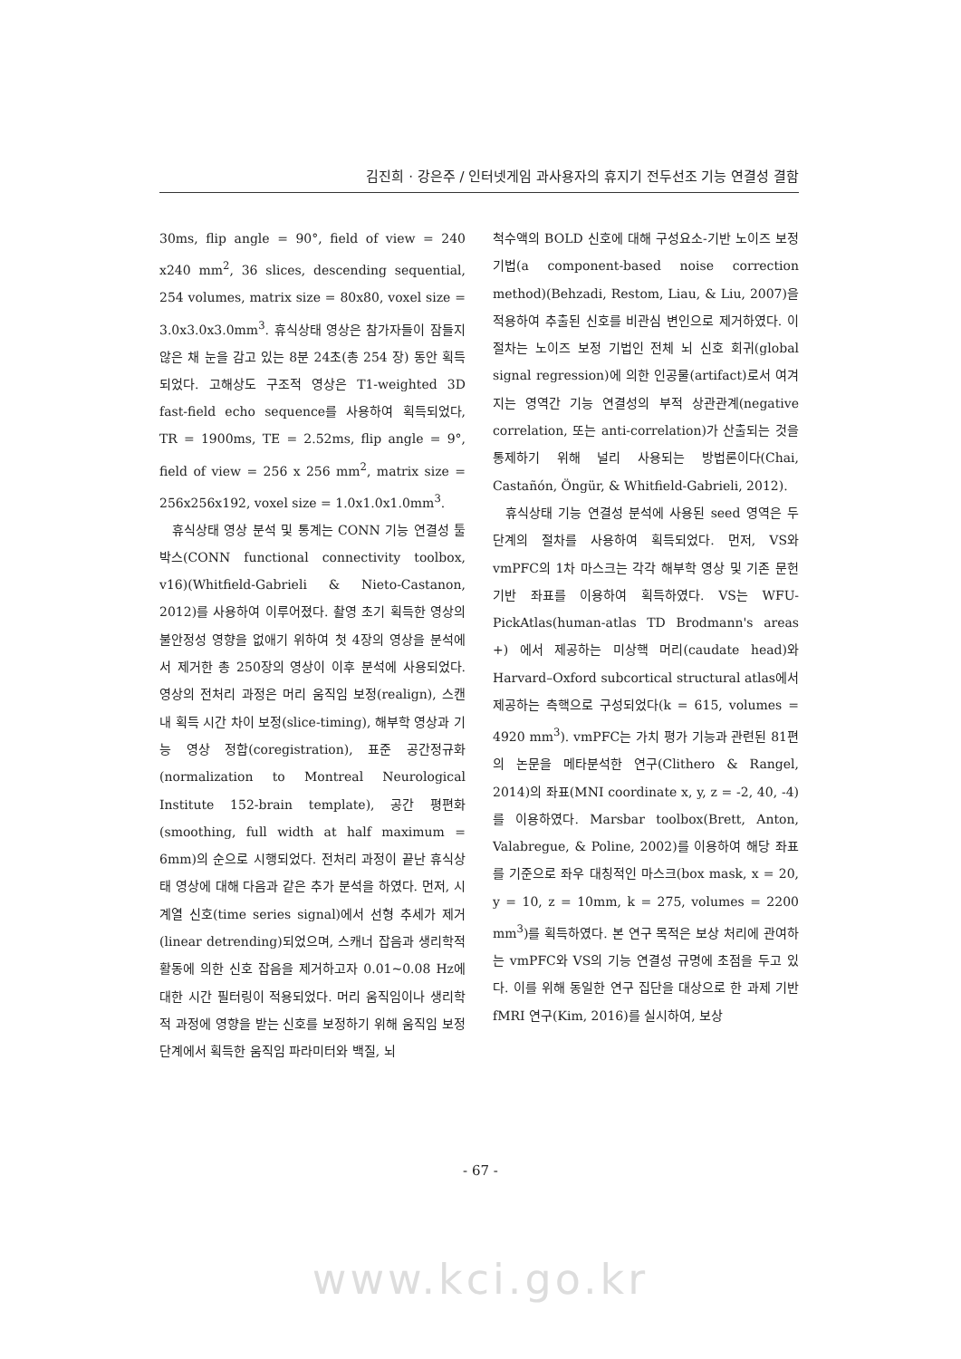김진희 · 강은주 / 인터넷게임 과사용자의 휴지기 전두선조 기능 연결성 결함
30ms, flip angle = 90°, field of view = 240 x240 mm<sup>2</sup>, 36 slices, descending sequential, 254 volumes, matrix size = 80x80, voxel size = 3.0x3.0x3.0mm<sup>3</sup>. 휴식상태 영상은 참가자들이 잠들지 않은 채 눈을 감고 있는 8분 24초(총 254 장) 동안 획득되었다. 고해상도 구조적 영상은 T1-weighted 3D fast-field echo sequence를 사용하여 획득되었다, TR = 1900ms, TE = 2.52ms, flip angle = 9°, field of view = 256 x 256 mm<sup>2</sup>, matrix size = 256x256x192, voxel size = 1.0x1.0x1.0mm<sup>3</sup>.
휴식상태 영상 분석 및 통계는 CONN 기능 연결성 툴박스(CONN functional connectivity toolbox, v16)(Whitfield-Gabrieli & Nieto-Castanon, 2012)를 사용하여 이루어졌다. 촬영 초기 획득한 영상의 불안정성 영향을 없애기 위하여 첫 4장의 영상을 분석에서 제거한 총 250장의 영상이 이후 분석에 사용되었다. 영상의 전처리 과정은 머리 움직임 보정(realign), 스캔 내 획득 시간 차이 보정(slice-timing), 해부학 영상과 기능 영상 정합(coregistration), 표준 공간정규화(normalization to Montreal Neurological Institute 152-brain template), 공간 평편화(smoothing, full width at half maximum = 6mm)의 순으로 시행되었다. 전처리 과정이 끝난 휴식상태 영상에 대해 다음과 같은 추가 분석을 하였다. 먼저, 시계열 신호(time series signal)에서 선형 추세가 제거(linear detrending)되었으며, 스캐너 잡음과 생리학적 활동에 의한 신호 잡음을 제거하고자 0.01~0.08 Hz에 대한 시간 필터링이 적용되었다. 머리 움직임이나 생리학적 과정에 영향을 받는 신호를 보정하기 위해 움직임 보정 단계에서 획득한 움직임 파라미터와 백질, 뇌
척수액의 BOLD 신호에 대해 구성요소-기반 노이즈 보정 기법(a component-based noise correction method)(Behzadi, Restom, Liau, & Liu, 2007)을 적용하여 추출된 신호를 비관심 변인으로 제거하였다. 이 절차는 노이즈 보정 기법인 전체 뇌 신호 회귀(global signal regression)에 의한 인공물(artifact)로서 여겨지는 영역간 기능 연결성의 부적 상관관계(negative correlation, 또는 anti-correlation)가 산출되는 것을 통제하기 위해 널리 사용되는 방법론이다(Chai, Castañón, Öngür, & Whitfield-Gabrieli, 2012).
휴식상태 기능 연결성 분석에 사용된 seed 영역은 두 단계의 절차를 사용하여 획득되었다. 먼저, VS와 vmPFC의 1차 마스크는 각각 해부학 영상 및 기존 문헌 기반 좌표를 이용하여 획득하였다. VS는 WFU-PickAtlas(human-atlas TD Brodmann's areas +) 에서 제공하는 미상핵 머리(caudate head)와 Harvard–Oxford subcortical structural atlas에서 제공하는 측핵으로 구성되었다(k = 615, volumes = 4920 mm<sup>3</sup>). vmPFC는 가치 평가 기능과 관련된 81편의 논문을 메타분석한 연구(Clithero & Rangel, 2014)의 좌표(MNI coordinate x, y, z = -2, 40, -4)를 이용하였다. Marsbar toolbox(Brett, Anton, Valabregue, & Poline, 2002)를 이용하여 해당 좌표를 기준으로 좌우 대칭적인 마스크(box mask, x = 20, y = 10, z = 10mm, k = 275, volumes = 2200 mm<sup>3</sup>)를 획득하였다. 본 연구 목적은 보상 처리에 관여하는 vmPFC와 VS의 기능 연결성 규명에 초점을 두고 있다. 이를 위해 동일한 연구 집단을 대상으로 한 과제 기반 fMRI 연구(Kim, 2016)를 실시하여, 보상
- 67 -
www.kci.go.kr